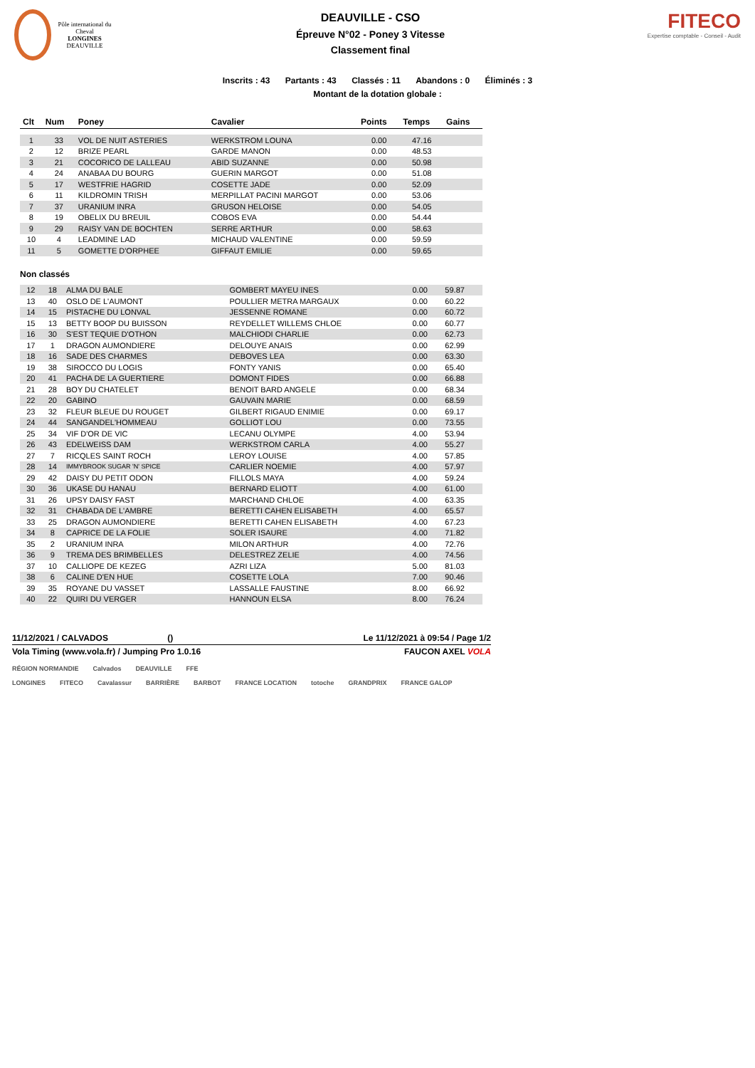Pôle international du Cheval
LONGINES
DEAUVILLE
DEAUVILLE - CSO
Épreuve N°02 - Poney 3 Vitesse
Classement final
FITECO
Expertise comptable - Conseil - Audit
Inscrits : 43 Partants : 43 Classés : 11 Abandons : 0 Éliminés : 3
Montant de la dotation globale :
| Clt | Num | Poney | Cavalier | Points | Temps | Gains |
| --- | --- | --- | --- | --- | --- | --- |
| 1 | 33 | VOL DE NUIT ASTERIES | WERKSTROM LOUNA | 0.00 | 47.16 | |
| 2 | 12 | BRIZE PEARL | GARDE MANON | 0.00 | 48.53 | |
| 3 | 21 | COCORICO DE LALLEAU | ABID SUZANNE | 0.00 | 50.98 | |
| 4 | 24 | ANABAA DU BOURG | GUERIN MARGOT | 0.00 | 51.08 | |
| 5 | 17 | WESTFRIE HAGRID | COSETTE JADE | 0.00 | 52.09 | |
| 6 | 11 | KILDROMIN TRISH | MERPILLAT PACINI MARGOT | 0.00 | 53.06 | |
| 7 | 37 | URANIUM INRA | GRUSON HELOISE | 0.00 | 54.05 | |
| 8 | 19 | OBELIX DU BREUIL | COBOS EVA | 0.00 | 54.44 | |
| 9 | 29 | RAISY VAN DE BOCHTEN | SERRE ARTHUR | 0.00 | 58.63 | |
| 10 | 4 | LEADMINE LAD | MICHAUD VALENTINE | 0.00 | 59.59 | |
| 11 | 5 | GOMETTE D'ORPHEE | GIFFAUT EMILIE | 0.00 | 59.65 | |
Non classés
| 12 | 18 | ALMA DU BALE | GOMBERT MAYEU INES | 0.00 | 59.87 | |
| 13 | 40 | OSLO DE L'AUMONT | POULLIER METRA MARGAUX | 0.00 | 60.22 | |
| 14 | 15 | PISTACHE DU LONVAL | JESSENNE ROMANE | 0.00 | 60.72 | |
| 15 | 13 | BETTY BOOP DU BUISSON | REYDELLET WILLEMS CHLOE | 0.00 | 60.77 | |
| 16 | 30 | S'EST TEQUIE D'OTHON | MALCHIODI CHARLIE | 0.00 | 62.73 | |
| 17 | 1 | DRAGON AUMONDIERE | DELOUYE ANAIS | 0.00 | 62.99 | |
| 18 | 16 | SADE DES CHARMES | DEBOVES LEA | 0.00 | 63.30 | |
| 19 | 38 | SIROCCO DU LOGIS | FONTY YANIS | 0.00 | 65.40 | |
| 20 | 41 | PACHA DE LA GUERTIERE | DOMONT FIDES | 0.00 | 66.88 | |
| 21 | 28 | BOY DU CHATELET | BENOIT BARD ANGELE | 0.00 | 68.34 | |
| 22 | 20 | GABINO | GAUVAIN MARIE | 0.00 | 68.59 | |
| 23 | 32 | FLEUR BLEUE DU ROUGET | GILBERT RIGAUD ENIMIE | 0.00 | 69.17 | |
| 24 | 44 | SANGANDEL'HOMMEAU | GOLLIOT LOU | 0.00 | 73.55 | |
| 25 | 34 | VIF D'OR DE VIC | LECANU OLYMPE | 4.00 | 53.94 | |
| 26 | 43 | EDELWEISS DAM | WERKSTROM CARLA | 4.00 | 55.27 | |
| 27 | 7 | RICQLES SAINT ROCH | LEROY LOUISE | 4.00 | 57.85 | |
| 28 | 14 | IMMYBROOK SUGAR 'N' SPICE | CARLIER NOEMIE | 4.00 | 57.97 | |
| 29 | 42 | DAISY DU PETIT ODON | FILLOLS MAYA | 4.00 | 59.24 | |
| 30 | 36 | UKASE DU HANAU | BERNARD ELIOTT | 4.00 | 61.00 | |
| 31 | 26 | UPSY DAISY FAST | MARCHAND CHLOE | 4.00 | 63.35 | |
| 32 | 31 | CHABADA DE L'AMBRE | BERETTI CAHEN ELISABETH | 4.00 | 65.57 | |
| 33 | 25 | DRAGON AUMONDIERE | BERETTI CAHEN ELISABETH | 4.00 | 67.23 | |
| 34 | 8 | CAPRICE DE LA FOLIE | SOLER ISAURE | 4.00 | 71.82 | |
| 35 | 2 | URANIUM INRA | MILON ARTHUR | 4.00 | 72.76 | |
| 36 | 9 | TREMA DES BRIMBELLES | DELESTREZ ZELIE | 4.00 | 74.56 | |
| 37 | 10 | CALLIOPE DE KEZEG | AZRI LIZA | 5.00 | 81.03 | |
| 38 | 6 | CALINE D'EN HUE | COSETTE LOLA | 7.00 | 90.46 | |
| 39 | 35 | ROYANE DU VASSET | LASSALLE FAUSTINE | 8.00 | 66.92 | |
| 40 | 22 | QUIRI DU VERGER | HANNOUN ELSA | 8.00 | 76.24 | |
11/12/2021 / CALVADOS () Le 11/12/2021 à 09:54 / Page 1/2
Vola Timing (www.vola.fr) / Jumping Pro 1.0.16 FAUCON AXEL VOLA
RÉGION NORMANDIE Calvados DEAUVILLE FFE
LONGINES FITECO Cavalassur BARRIÈRE BARBOT FRANCE LOCATION totoche GRANDPRIX FRANCE GALOP